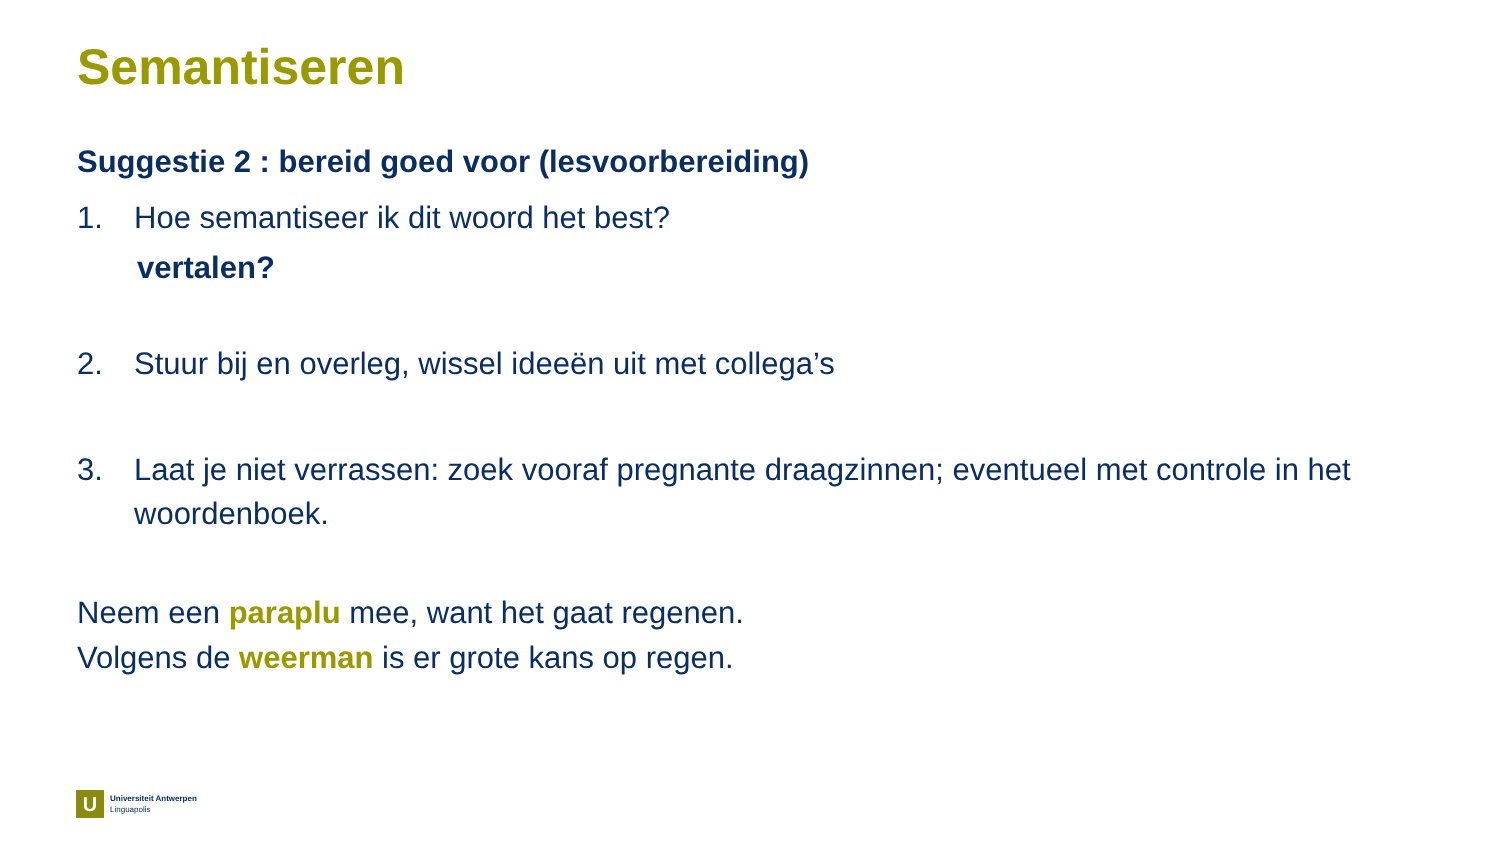Semantiseren
Suggestie 2 : bereid goed voor (lesvoorbereiding)
1. Hoe semantiseer ik dit woord het best?
vertalen?
2. Stuur bij en overleg, wissel ideeën uit met collega’s
3. Laat je niet verrassen: zoek vooraf pregnante draagzinnen; eventueel met controle in het woordenboek.
Neem een paraplu mee, want het gaat regenen.
Volgens de weerman is er grote kans op regen.
U
Universiteit Antwerpen
Linguapolis